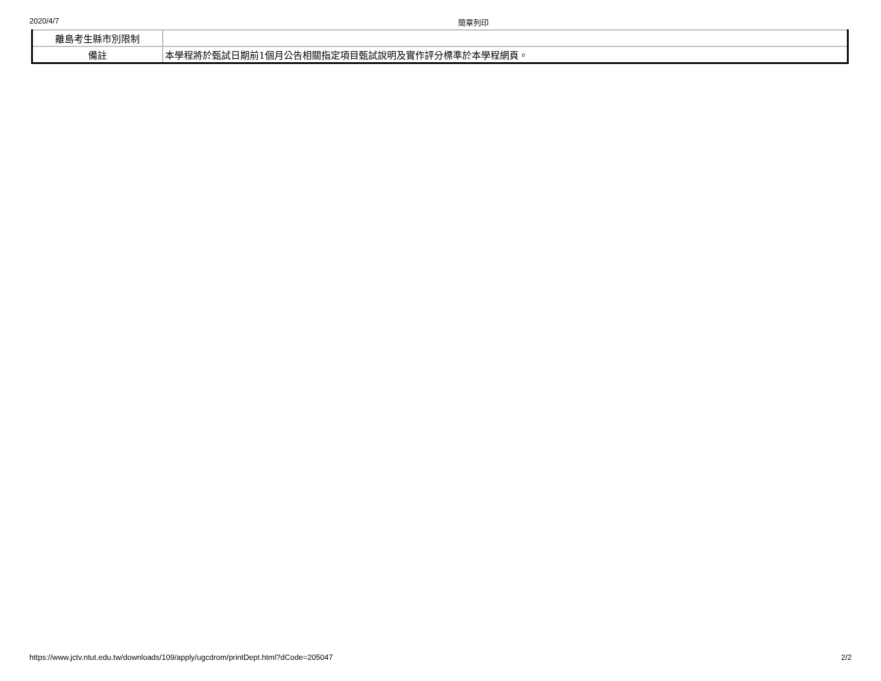2020/4/7 簡章列印
| 離島考生縣市別限制 | |
| 備註 | 本學程將於甄試日期前1個月公告相關指定項目甄試說明及實作評分標準於本學程網頁。 |
https://www.jctv.ntut.edu.tw/downloads/109/apply/ugcdrom/printDept.html?dCode=205047 2/2